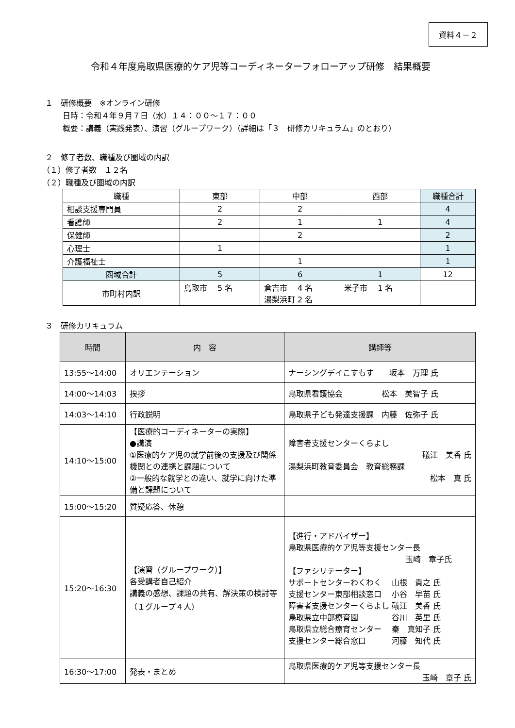資料４－２
令和４年度鳥取県医療的ケア児等コーディネーターフォローアップ研修　結果概要
１　研修概要　※オンライン研修
日時：令和４年９月７日（水）１４：００～１７：００
概要：講義（実践発表）、演習（グループワーク）（詳細は「３　研修カリキュラム」のとおり）
２　修了者数、職種及び圏域の内訳
（１）修了者数　１２名
（２）職種及び圏域の内訳
| 職種 | 東部 | 中部 | 西部 | 職種合計 |
| 相談支援専門員 | 2 | 2 | | 4 |
| 看護師 | 2 | 1 | 1 | 4 |
| 保健師 | | 2 | | 2 |
| 心理士 | 1 | | | 1 |
| 介護福祉士 | | 1 | | 1 |
| 圏域合計 | 5 | 6 | 1 | 12 |
| 市町村内訳 | 鳥取市 5 名 | 倉吉市 4 名 湯梨浜町 2 名 | 米子市 1 名 | |
３　研修カリキュラム
| 時間 | 内 容 | 講師等 |
| --- | --- | --- |
| 13:55～14:00 | オリエンテーション | ナーシングデイこすもす 坂本 万理 氏 |
| 14:00～14:03 | 挨拶 | 鳥取県看護協会 松本 美智子 氏 |
| 14:03～14:10 | 行政説明 | 鳥取県子ども発達支援課 内藤 佐弥子 氏 |
| 14:10～15:00 | 【医療的コーディネーターの実際】 ●講演 ①医療的ケア児の就学前後の支援及び関係機関との連携と課題について ②一般的な就学との違い、就学に向けた準備と課題について | 障害者支援センターくらよし 礒江 美香 氏 湯梨浜町教育委員会 教育総務課 松本 真 氏 |
| 15:00～15:20 | 質疑応答、休憩 | |
| 15:20～16:30 | 【演習（グループワーク）】 各受講者自己紹介 講義の感想、課題の共有、解決策の検討等 （１グループ４人） | 【進行・アドバイザー】 鳥取県医療的ケア児等支援センター長 玉崎 章子氏 【ファシリテーター】 サポートセンターわくわく 山根 貴之 氏 支援センター東部相談窓口 小谷 早苗 氏 障害者支援センターくらよし 礒江 美香 氏 鳥取県立中部療育園 谷川 英里 氏 鳥取県立総合療育センター 秦 真知子 氏 支援センター総合窓口 河藤 知代 氏 |
| 16:30～17:00 | 発表・まとめ | 鳥取県医療的ケア児等支援センター長 玉崎 章子 氏 |